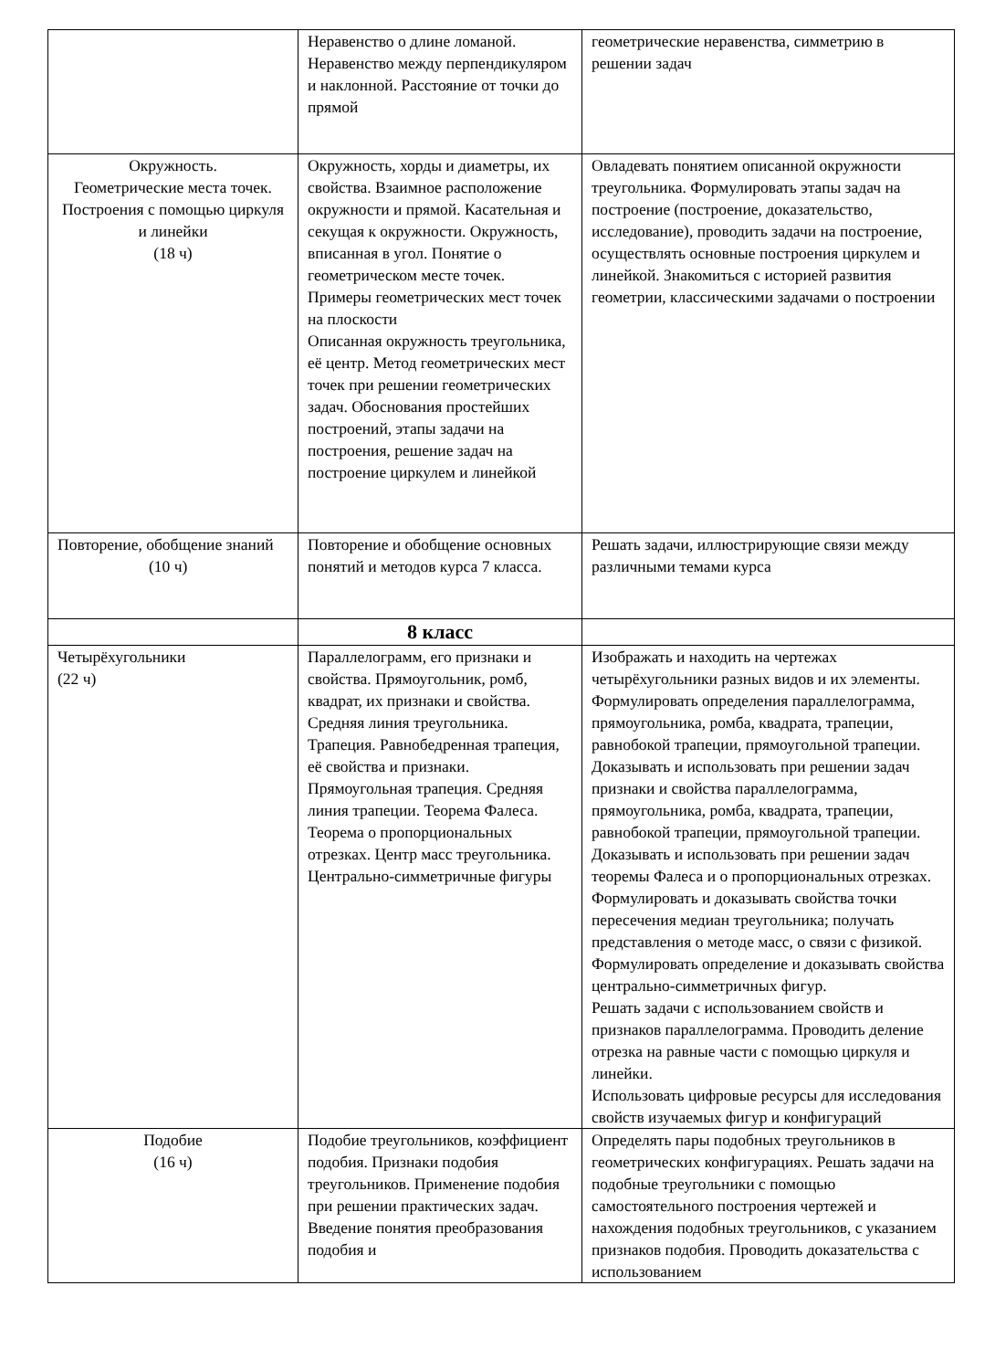| | Неравенство о длине ломаной. Неравенство между перпендикуляром и наклонной. Расстояние от точки до прямой | геометрические неравенства, симметрию в решении задач |
| Окружность. Геометрические места точек. Построения с помощью циркуля и линейки (18 ч) | Окружность, хорды и диаметры, их свойства. Взаимное расположение окружности и прямой. Касательная и секущая к окружности. Окружность, вписанная в угол. Понятие о геометрическом месте точек. Примеры геометрических мест точек на плоскости Описанная окружность треугольника, её центр. Метод геометрических мест точек при решении геометрических задач. Обоснования простейших построений, этапы задачи на построения, решение задач на построение циркулем и линейкой | Овладевать понятием описанной окружности треугольника. Формулировать этапы задач на построение (построение, доказательство, исследование), проводить задачи на построение, осуществлять основные построения циркулем и линейкой. Знакомиться с историей развития геометрии, классическими задачами о построении |
| Повторение, обобщение знаний (10 ч) | Повторение и обобщение основных понятий и методов курса 7 класса. | Решать задачи, иллюстрирующие связи между различными темами курса |
| | 8 класс | |
| Четырёхугольники (22 ч) | Параллелограмм, его признаки и свойства. Прямоугольник, ромб, квадрат, их признаки и свойства. Средняя линия треугольника. Трапеция. Равнобедренная трапеция, её свойства и признаки. Прямоугольная трапеция. Средняя линия трапеции. Теорема Фалеса. Теорема о пропорциональных отрезках. Центр масс треугольника. Центрально-симметричные фигуры | Изображать и находить на чертежах четырёхугольники разных видов и их элементы. Формулировать определения параллелограмма, прямоугольника, ромба, квадрата, трапеции, равнобокой трапеции, прямоугольной трапеции. Доказывать и использовать при решении задач признаки и свойства параллелограмма, прямоугольника, ромба, квадрата, трапеции, равнобокой трапеции, прямоугольной трапеции. Доказывать и использовать при решении задач теоремы Фалеса и о пропорциональных отрезках. Формулировать и доказывать свойства точки пересечения медиан треугольника; получать представления о методе масс, о связи с физикой. Формулировать определение и доказывать свойства центрально-симметричных фигур. Решать задачи с использованием свойств и признаков параллелограмма. Проводить деление отрезка на равные части с помощью циркуля и линейки. Использовать цифровые ресурсы для исследования свойств изучаемых фигур и конфигураций |
| Подобие (16 ч) | Подобие треугольников, коэффициент подобия. Признаки подобия треугольников. Применение подобия при решении практических задач. Введение понятия преобразования подобия и | Определять пары подобных треугольников в геометрических конфигурациях. Решать задачи на подобные треугольники с помощью самостоятельного построения чертежей и нахождения подобных треугольников, с указанием признаков подобия. Проводить доказательства с использованием |